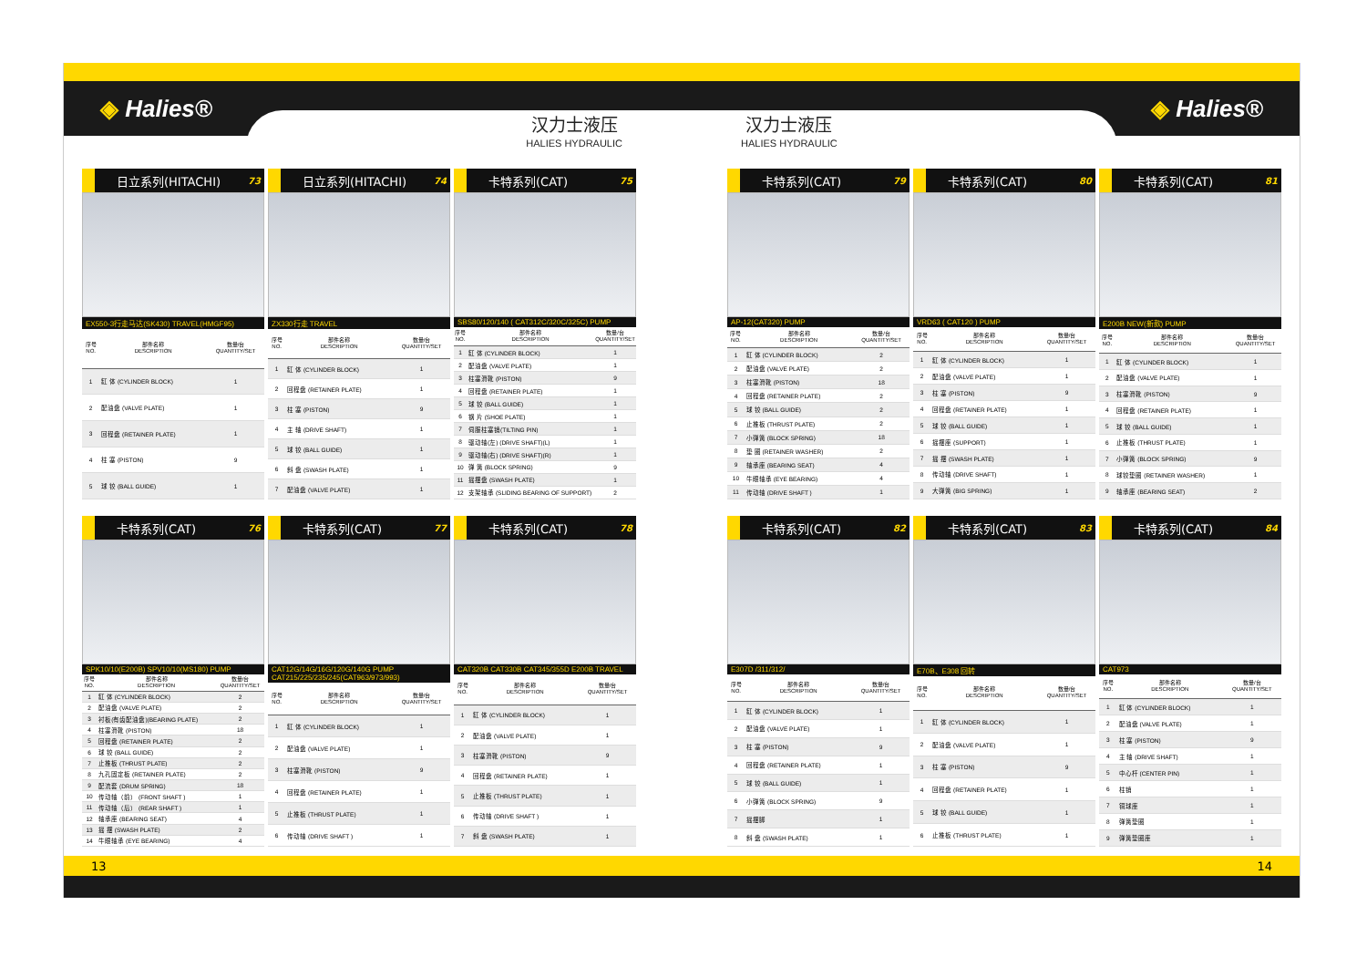◈ Halies® ◈ Halies®
汉力士液压
HALIES HYDRAULIC
汉力士液压
HALIES HYDRAULIC
日立系列(HITACHI) 73
EX550-3行走马达(SK430) TRAVEL(HMGF95)
| 序号 NO. | 部件名称 DESCRIPTION | 数量/台 QUANTITY/SET |
| --- | --- | --- |
| 1 | 缸 体 (CYLINDER BLOCK) | 1 |
| 2 | 配油盘 (VALVE PLATE) | 1 |
| 3 | 回程盘 (RETAINER PLATE) | 1 |
| 4 | 柱 塞 (PISTON) | 9 |
| 5 | 球 铰 (BALL GUIDE) | 1 |
日立系列(HITACHI) 74
ZX330行走 TRAVEL
| 序号 NO. | 部件名称 DESCRIPTION | 数量/台 QUANTITY/SET |
| --- | --- | --- |
| 1 | 缸 体 (CYLINDER BLOCK) | 1 |
| 2 | 回程盘 (RETAINER PLATE) | 1 |
| 3 | 柱 塞 (PISTON) | 9 |
| 4 | 主 轴 (DRIVE SHAFT) | 1 |
| 5 | 球 铰 (BALL GUIDE) | 1 |
| 6 | 斜 盘 (SWASH PLATE) | 1 |
| 7 | 配油盘 (VALVE PLATE) | 1 |
卡特系列(CAT) 75
SBS80/120/140 ( CAT312C/320C/325C) PUMP
| 序号 NO. | 部件名称 DESCRIPTION | 数量/台 QUANTITY/SET |
| --- | --- | --- |
| 1 | 缸 体 (CYLINDER BLOCK) | 1 |
| 2 | 配油盘 (VALVE PLATE) | 1 |
| 3 | 柱塞滑靴 (PISTON) | 9 |
| 4 | 回程盘 (RETAINER PLATE) | 1 |
| 5 | 球 铰 (BALL GUIDE) | 1 |
| 6 | 钢 片 (SHOE PLATE) | 1 |
| 7 | 伺服柱塞销(TILTING PIN) | 1 |
| 8 | 驱动轴(左) (DRIVE SHAFT)(L) | 1 |
| 9 | 驱动轴(右) (DRIVE SHAFT)(R) | 1 |
| 10 | 弹 簧 (BLOCK SPRING) | 9 |
| 11 | 摇摆盘 (SWASH PLATE) | 1 |
| 12 | 支架轴承 (SLIDING BEARING OF SUPPORT) | 2 |
卡特系列(CAT) 76
SPK10/10(E200B) SPV10/10(MS180) PUMP
| 序号 NO. | 部件名称 DESCRIPTION | 数量/台 QUANTITY/SET |
| --- | --- | --- |
| 1 | 缸 体 (CYLINDER BLOCK) | 2 |
| 2 | 配油盘 (VALVE PLATE) | 2 |
| 3 | 衬板(有齿配油盘)(BEARING PLATE) | 2 |
| 4 | 柱塞滑靴 (PISTON) | 18 |
| 5 | 回程盘 (RETAINER PLATE) | 2 |
| 6 | 球 铰 (BALL GUIDE) | 2 |
| 7 | 止推板 (THRUST PLATE) | 2 |
| 8 | 九孔固定板 (RETAINER PLATE) | 2 |
| 9 | 配流套 (DRUM SPRING) | 18 |
| 10 | 传动轴（前） (FRONT SHAFT ) | 1 |
| 11 | 传动轴（后） (REAR SHAFT ) | 1 |
| 12 | 轴承座 (BEARING SEAT) | 4 |
| 13 | 摇 摆 (SWASH PLATE) | 2 |
| 14 | 牛眼轴承 (EYE BEARING) | 4 |
卡特系列(CAT) 77
CAT12G/14G/16G/120G/140G PUMP
CAT215/225/235/245(CAT963/973/993)
| 序号 NO. | 部件名称 DESCRIPTION | 数量/台 QUANTITY/SET |
| --- | --- | --- |
| 1 | 缸 体 (CYLINDER BLOCK) | 1 |
| 2 | 配油盘 (VALVE PLATE) | 1 |
| 3 | 柱塞滑靴 (PISTON) | 9 |
| 4 | 回程盘 (RETAINER PLATE) | 1 |
| 5 | 止推板 (THRUST PLATE) | 1 |
| 6 | 传动轴 (DRIVE SHAFT ) | 1 |
卡特系列(CAT) 78
CAT320B CAT330B CAT345/355D E200B TRAVEL
| 序号 NO. | 部件名称 DESCRIPTION | 数量/台 QUANTITY/SET |
| --- | --- | --- |
| 1 | 缸 体 (CYLINDER BLOCK) | 1 |
| 2 | 配油盘 (VALVE PLATE) | 1 |
| 3 | 柱塞滑靴 (PISTON) | 9 |
| 4 | 回程盘 (RETAINER PLATE) | 1 |
| 5 | 止推板 (THRUST PLATE) | 1 |
| 6 | 传动轴 (DRIVE SHAFT ) | 1 |
| 7 | 斜 盘 (SWASH PLATE) | 1 |
卡特系列(CAT) 79
AP-12(CAT320) PUMP
| 序号 NO. | 部件名称 DESCRIPTION | 数量/台 QUANTITY/SET |
| --- | --- | --- |
| 1 | 缸 体 (CYLINDER BLOCK) | 2 |
| 2 | 配油盘 (VALVE PLATE) | 2 |
| 3 | 柱塞滑靴 (PISTON) | 18 |
| 4 | 回程盘 (RETAINER PLATE) | 2 |
| 5 | 球 铰 (BALL GUIDE) | 2 |
| 6 | 止推板 (THRUST PLATE) | 2 |
| 7 | 小弹簧 (BLOCK SPRING) | 18 |
| 8 | 垫 圈 (RETAINER WASHER) | 2 |
| 9 | 轴承座 (BEARING SEAT) | 4 |
| 10 | 牛眼轴承 (EYE BEARING) | 4 |
| 11 | 传动轴 (DRIVE SHAFT ) | 1 |
卡特系列(CAT) 80
VRD63 ( CAT120 ) PUMP
| 序号 NO. | 部件名称 DESCRIPTION | 数量/台 QUANTITY/SET |
| --- | --- | --- |
| 1 | 缸 体 (CYLINDER BLOCK) | 1 |
| 2 | 配油盘 (VALVE PLATE) | 1 |
| 3 | 柱 塞 (PISTON) | 9 |
| 4 | 回程盘 (RETAINER PLATE) | 1 |
| 5 | 球 铰 (BALL GUIDE) | 1 |
| 6 | 摇摆座 (SUPPORT) | 1 |
| 7 | 摇 摆 (SWASH PLATE) | 1 |
| 8 | 传动轴 (DRIVE SHAFT) | 1 |
| 9 | 大弹簧 (BIG SPRING) | 1 |
卡特系列(CAT) 81
E200B NEW(新款) PUMP
| 序号 NO. | 部件名称 DESCRIPTION | 数量/台 QUANTITY/SET |
| --- | --- | --- |
| 1 | 缸 体 (CYLINDER BLOCK) | 1 |
| 2 | 配油盘 (VALVE PLATE) | 1 |
| 3 | 柱塞滑靴 (PISTON) | 9 |
| 4 | 回程盘 (RETAINER PLATE) | 1 |
| 5 | 球 铰 (BALL GUIDE) | 1 |
| 6 | 止推板 (THRUST PLATE) | 1 |
| 7 | 小弹簧 (BLOCK SPRING) | 9 |
| 8 | 球铰垫圈 (RETAINER WASHER) | 1 |
| 9 | 轴承座 (BEARING SEAT) | 2 |
卡特系列(CAT) 82
E307D /311/312/
| 序号 NO. | 部件名称 DESCRIPTION | 数量/台 QUANTITY/SET |
| --- | --- | --- |
| 1 | 缸 体 (CYLINDER BLOCK) | 1 |
| 2 | 配油盘 (VALVE PLATE) | 1 |
| 3 | 柱 塞 (PISTON) | 9 |
| 4 | 回程盘 (RETAINER PLATE) | 1 |
| 5 | 球 铰 (BALL GUIDE) | 1 |
| 6 | 小弹簧 (BLOCK SPRING) | 9 |
| 7 | 摇摆脚 | 1 |
| 8 | 斜 盘 (SWASH PLATE) | 1 |
卡特系列(CAT) 83
E70B、E308 回转
| 序号 NO. | 部件名称 DESCRIPTION | 数量/台 QUANTITY/SET |
| --- | --- | --- |
| 1 | 缸 体 (CYLINDER BLOCK) | 1 |
| 2 | 配油盘 (VALVE PLATE) | 1 |
| 3 | 柱 塞 (PISTON) | 9 |
| 4 | 回程盘 (RETAINER PLATE) | 1 |
| 5 | 球 铰 (BALL GUIDE) | 1 |
| 6 | 止推板 (THRUST PLATE) | 1 |
卡特系列(CAT) 84
CAT973
| 序号 NO. | 部件名称 DESCRIPTION | 数量/台 QUANTITY/SET |
| --- | --- | --- |
| 1 | 缸 体 (CYLINDER BLOCK) | 1 |
| 2 | 配油盘 (VALVE PLATE) | 1 |
| 3 | 柱 塞 (PISTON) | 9 |
| 4 | 主 轴 (DRIVE SHAFT) | 1 |
| 5 | 中心杆 (CENTER PIN) | 1 |
| 6 | 柱销 | 1 |
| 7 | 铜球座 | 1 |
| 8 | 弹簧垫圈 | 1 |
| 9 | 弹簧垫圈座 | 1 |
13 14